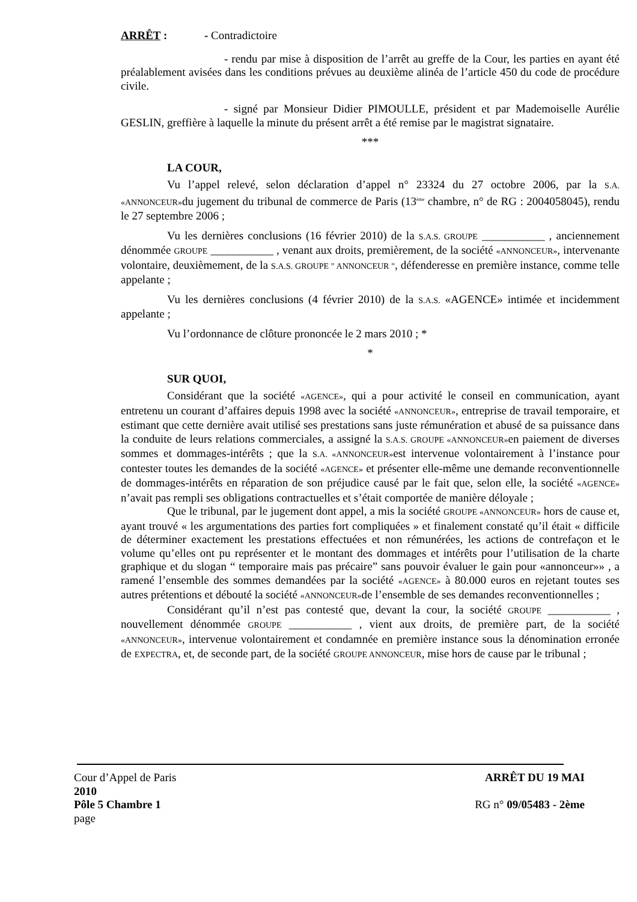ARRÊT : - Contradictoire
- rendu par mise à disposition de l’arrêt au greffe de la Cour, les parties en ayant été préalablement avisées dans les conditions prévues au deuxième alinéa de l’article 450 du code de procédure civile.
- signé par Monsieur Didier PIMOULLE, président et par Mademoiselle Aurélie GESLIN, greffière à laquelle la minute du présent arrêt a été remise par le magistrat signataire.
***
LA COUR,
Vu l’appel relevé, selon déclaration d’appel n° 23324 du 27 octobre 2006, par la S.A. «ANNONCEUR»du jugement du tribunal de commerce de Paris (13<sup>ème</sup> chambre, n° de RG : 2004058045), rendu le 27 septembre 2006 ;
Vu les dernières conclusions (16 février 2010) de la S.A.S. GROUPE ___________ , anciennement dénommée GROUPE ___________ , venant aux droits, premièrement, de la société «ANNONCEUR», intervenante volontaire, deuxièmement, de la S.A.S. GROUPE " ANNONCEUR ", défenderesse en première instance, comme telle appelante ;
Vu les dernières conclusions (4 février 2010) de la S.A.S. «AGENCE» intimée et incidemment appelante ;
Vu l’ordonnance de clôture prononcée le 2 mars 2010 ; *
*
SUR QUOI,
Considérant que la société «AGENCE», qui a pour activité le conseil en communication, ayant entretenu un courant d’affaires depuis 1998 avec la société «ANNONCEUR», entreprise de travail temporaire, et estimant que cette dernière avait utilisé ses prestations sans juste rémunération et abusé de sa puissance dans la conduite de leurs relations commerciales, a assigné la S.A.S. GROUPE «ANNONCEUR»en paiement de diverses sommes et dommages-intérêts ; que la S.A. «ANNONCEUR»est intervenue volontairement à l’instance pour contester toutes les demandes de la société «AGENCE» et présenter elle-même une demande reconventionnelle de dommages-intérêts en réparation de son préjudice causé par le fait que, selon elle, la société «AGENCE» n’avait pas rempli ses obligations contractuelles et s’était comportée de manière déloyale ;
Que le tribunal, par le jugement dont appel, a mis la société GROUPE «ANNONCEUR» hors de cause et, ayant trouvé « les argumentations des parties fort compliquées » et finalement constaté qu’il était « difficile de déterminer exactement les prestations effectuées et non rémunérées, les actions de contrefaçon et le volume qu’elles ont pu représenter et le montant des dommages et intérêts pour l’utilisation de la charte graphique et du slogan “ temporaire mais pas précaire” sans pouvoir évaluer le gain pour «annonceur»» , a ramené l’ensemble des sommes demandées par la société «AGENCE» à 80.000 euros en rejetant toutes ses autres prétentions et débouté la société «ANNONCEUR»de l’ensemble de ses demandes reconventionnelles ;
Considérant qu’il n’est pas contesté que, devant la cour, la société GROUPE ___________ , nouvellement dénommée GROUPE ___________ , vient aux droits, de première part, de la société «ANNONCEUR», intervenue volontairement et condamnée en première instance sous la dénomination erronée de EXPECTRA, et, de seconde part, de la société GROUPE ANNONCEUR, mise hors de cause par le tribunal ;
Cour d’Appel de Paris ARRÊT DU 19 MAI
2010
Pôle 5 Chambre 1 RG n° 09/05483 - 2ème
page